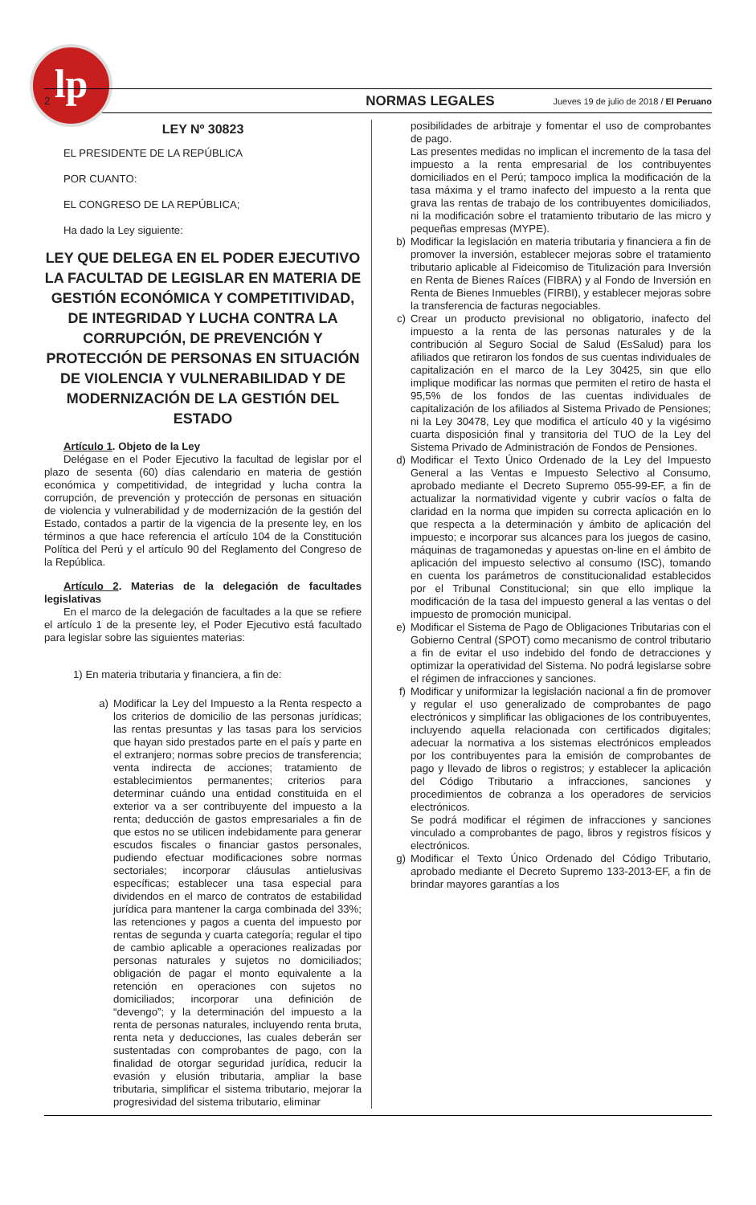lp
2 NORMAS LEGALES Jueves 19 de julio de 2018 / El Peruano
LEY Nº 30823
EL PRESIDENTE DE LA REPÚBLICA
POR CUANTO:
EL CONGRESO DE LA REPÚBLICA;
Ha dado la Ley siguiente:
LEY QUE DELEGA EN EL PODER EJECUTIVO LA FACULTAD DE LEGISLAR EN MATERIA DE GESTIÓN ECONÓMICA Y COMPETITIVIDAD, DE INTEGRIDAD Y LUCHA CONTRA LA CORRUPCIÓN, DE PREVENCIÓN Y PROTECCIÓN DE PERSONAS EN SITUACIÓN DE VIOLENCIA Y VULNERABILIDAD Y DE MODERNIZACIÓN DE LA GESTIÓN DEL ESTADO
Artículo 1. Objeto de la Ley
Delégase en el Poder Ejecutivo la facultad de legislar por el plazo de sesenta (60) días calendario en materia de gestión económica y competitividad, de integridad y lucha contra la corrupción, de prevención y protección de personas en situación de violencia y vulnerabilidad y de modernización de la gestión del Estado, contados a partir de la vigencia de la presente ley, en los términos a que hace referencia el artículo 104 de la Constitución Política del Perú y el artículo 90 del Reglamento del Congreso de la República.
Artículo 2. Materias de la delegación de facultades legislativas
En el marco de la delegación de facultades a la que se refiere el artículo 1 de la presente ley, el Poder Ejecutivo está facultado para legislar sobre las siguientes materias:
1) En materia tributaria y financiera, a fin de:
a) Modificar la Ley del Impuesto a la Renta respecto a los criterios de domicilio de las personas jurídicas; las rentas presuntas y las tasas para los servicios que hayan sido prestados parte en el país y parte en el extranjero; normas sobre precios de transferencia; venta indirecta de acciones; tratamiento de establecimientos permanentes; criterios para determinar cuándo una entidad constituida en el exterior va a ser contribuyente del impuesto a la renta; deducción de gastos empresariales a fin de que estos no se utilicen indebidamente para generar escudos fiscales o financiar gastos personales, pudiendo efectuar modificaciones sobre normas sectoriales; incorporar cláusulas antielusivas específicas; establecer una tasa especial para dividendos en el marco de contratos de estabilidad jurídica para mantener la carga combinada del 33%; las retenciones y pagos a cuenta del impuesto por rentas de segunda y cuarta categoría; regular el tipo de cambio aplicable a operaciones realizadas por personas naturales y sujetos no domiciliados; obligación de pagar el monto equivalente a la retención en operaciones con sujetos no domiciliados; incorporar una definición de “devengo”; y la determinación del impuesto a la renta de personas naturales, incluyendo renta bruta, renta neta y deducciones, las cuales deberán ser sustentadas con comprobantes de pago, con la finalidad de otorgar seguridad jurídica, reducir la evasión y elusión tributaria, ampliar la base tributaria, simplificar el sistema tributario, mejorar la progresividad del sistema tributario, eliminar
posibilidades de arbitraje y fomentar el uso de comprobantes de pago.
Las presentes medidas no implican el incremento de la tasa del impuesto a la renta empresarial de los contribuyentes domiciliados en el Perú; tampoco implica la modificación de la tasa máxima y el tramo inafecto del impuesto a la renta que grava las rentas de trabajo de los contribuyentes domiciliados, ni la modificación sobre el tratamiento tributario de las micro y pequeñas empresas (MYPE).
b) Modificar la legislación en materia tributaria y financiera a fin de promover la inversión, establecer mejoras sobre el tratamiento tributario aplicable al Fideicomiso de Titulización para Inversión en Renta de Bienes Raíces (FIBRA) y al Fondo de Inversión en Renta de Bienes Inmuebles (FIRBI), y establecer mejoras sobre la transferencia de facturas negociables.
c) Crear un producto previsional no obligatorio, inafecto del impuesto a la renta de las personas naturales y de la contribución al Seguro Social de Salud (EsSalud) para los afiliados que retiraron los fondos de sus cuentas individuales de capitalización en el marco de la Ley 30425, sin que ello implique modificar las normas que permiten el retiro de hasta el 95,5% de los fondos de las cuentas individuales de capitalización de los afiliados al Sistema Privado de Pensiones; ni la Ley 30478, Ley que modifica el artículo 40 y la vigésimo cuarta disposición final y transitoria del TUO de la Ley del Sistema Privado de Administración de Fondos de Pensiones.
d) Modificar el Texto Único Ordenado de la Ley del Impuesto General a las Ventas e Impuesto Selectivo al Consumo, aprobado mediante el Decreto Supremo 055-99-EF, a fin de actualizar la normatividad vigente y cubrir vacíos o falta de claridad en la norma que impiden su correcta aplicación en lo que respecta a la determinación y ámbito de aplicación del impuesto; e incorporar sus alcances para los juegos de casino, máquinas de tragamonedas y apuestas on-line en el ámbito de aplicación del impuesto selectivo al consumo (ISC), tomando en cuenta los parámetros de constitucionalidad establecidos por el Tribunal Constitucional; sin que ello implique la modificación de la tasa del impuesto general a las ventas o del impuesto de promoción municipal.
e) Modificar el Sistema de Pago de Obligaciones Tributarias con el Gobierno Central (SPOT) como mecanismo de control tributario a fin de evitar el uso indebido del fondo de detracciones y optimizar la operatividad del Sistema. No podrá legislarse sobre el régimen de infracciones y sanciones.
f) Modificar y uniformizar la legislación nacional a fin de promover y regular el uso generalizado de comprobantes de pago electrónicos y simplificar las obligaciones de los contribuyentes, incluyendo aquella relacionada con certificados digitales; adecuar la normativa a los sistemas electrónicos empleados por los contribuyentes para la emisión de comprobantes de pago y llevado de libros o registros; y establecer la aplicación del Código Tributario a infracciones, sanciones y procedimientos de cobranza a los operadores de servicios electrónicos.
Se podrá modificar el régimen de infracciones y sanciones vinculado a comprobantes de pago, libros y registros físicos y electrónicos.
g) Modificar el Texto Único Ordenado del Código Tributario, aprobado mediante el Decreto Supremo 133-2013-EF, a fin de brindar mayores garantías a los